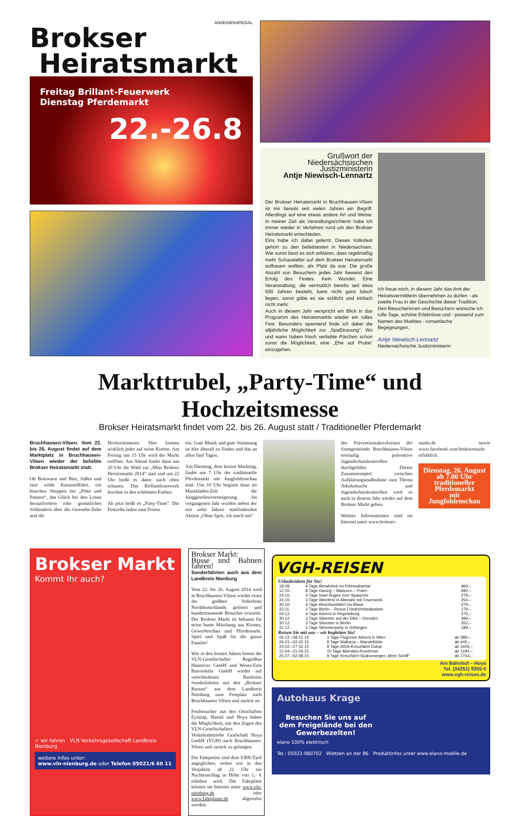ANZEIGENSPEZIAL
Brokser
Heiratsmarkt
Freitag Brillant-Feuerwerk
Dienstag Pferdemarkt
22.-26.8
Grußwort der
Niedersächsischen Justizministerin
Antje Niewisch-Lennartz
Der Brokser Heiratsmarkt in Bruchhausen-Vilsen ist mir bereits seit vielen Jahren ein Begriff. Allerdings auf eine etwas andere Art und Weise: In meiner Zeit als Verwaltungsrichterin habe ich immer wieder in Verfahren rund um den Brokser Heiratsmarkt entschieden.
Eins habe ich dabei gelernt. Dieses Volksfest gehört zu den beliebtesten in Niedersachsen. Wie sonst lässt es sich erklären, dass regelmäßig mehr Schausteller auf dem Brokser Heiratsmarkt aufbauen wollten, als Platz da war. Die große Anzahl von Besuchern jedes Jahr beweist den Erfolg des Festes. Kein Wunder. Eine Veranstaltung, die vermutlich bereits seit etwa 500 Jahren besteht, kann nicht ganz falsch liegen, sonst gäbe es sie schlicht und einfach nicht mehr.
Auch in diesem Jahr verspricht ein Blick in das Programm des Heiratsmarkts wieder ein tolles Fest. Besonders spannend finde ich dabei die alljährliche Möglichkeit zur „Spaßtrauung“. Wo und wann haben frisch verliebte Pärchen schon sonst die Möglichkeit, eine „Ehe auf Probe“ einzugehen.
Ich freue mich, in diesem Jahr das Amt der Heiratsvermittlerin übernehmen zu dürfen - als zweite Frau in der Geschichte dieser Tradition.
Den Besucherinnen und Besuchern wünsche ich tolle Tage, schöne Erlebnisse und - passend zum Namen des Marktes - romantische Begegnungen.
Antje Niewisch-Lennartz
Niedersächsische Justizministerin
Markttrubel, „Party-Time“ und Hochzeitsmesse
Brokser Heiratsmarkt findet vom 22. bis 26. August statt / Traditioneller Pferdemarkt
Bruchhausen-Vilsen. Vom 22. bis 26. August findet auf dem Marktplatz in Bruchhausen-Vilsen wieder der beliebte Brokser Heiratsmarkt statt.
Ob Bratwurst und Bier, Süßes und eine wilde Karussellfahrt, ein bisschen Shoppen bei „Pötte und Pannen“, das Glück bei den Losen herausfordern oder gemütliches Schlendern über die Gewerbe-Zelte und die
Hochzeitsmesse: Hier kommt wirklich jeder auf seine Kosten. Am Freitag um 15 Uhr wird der Markt eröffnet. Am Abend findet dann um 20 Uhr die Wahl zur „Miss Brokser Heiratsmarkt 2014“ statt und um 22 Uhr heißt es dann: nach oben schauen. Das Brillantfeuerwerk leuchtet in den schönsten Farben.
Ab jetzt heißt es „Party-Time“. Die Festzelte laden zum Feiern
ein. Gute Musik und gute Stimmung ist hier überall zu finden und das an allen fünf Tagen.
Am Dienstag, dem letzten Markttag, findet um 7 Uhr der traditionelle Pferdemarkt mit Jungfohlenschau statt. Um 10 Uhr beginnt dann im Musikladen-Zelt die Junggesellenversteigerung. Im vergangenen Jahr wurden neben der seit zehn Jahren stattfindenden Aktion „Ohne Sprit, ich mach mit“
des Präventionsaktivkreises der Samtgemeinde Bruchhausen-Vilsen erstmalig präventive Jugendschutzkontrollen durchgeführt. Dieses Zusammenspiel zwischen Aufklärungsmaßnahme zum Thema Alkoholsucht und Jugendschutzkontrollen wird es auch in diesem Jahr wieder auf dem Brokser Markt geben.
Weitere Informationen sind im Internet unter www.brokser-
markt.de sowie www.facebook.com/broksermarkt erhältlich.
Dienstag, 26. August
ab 7.00 Uhr
traditioneller Pferdemarkt
mit
Jungfohlenschau
Brokser Markt
Kommt Ihr auch?
✓ wir fahren VLN Verkehrsgesellschaft Landkreis Nienburg
weitere Infos unter:
www.vln-nienburg.de oder Telefon 05021/6 60 11
Brokser Markt:
Busse und Bahnen fahren!
Sonderfahrten auch aus dem Landkreis Nienburg
Vom 22. bis 26. August 2014 wird in Bruchhausen-Vilsen wieder eines der größten Volksfeste Norddeutschlands gefeiert und hunderttausende Besucher erwartet. Der Brokser Markt ist bekannt für seine bunte Mischung aus Kirmes, Gewerbeschau und Pferdemarkt. Spiel und Spaß für die ganze Familie!
Wie in den letzten Jahren bieten die VLN-Gesellschafter RegioBus Hannover GmbH und Weser-Ems Busverkehr GmbH wieder auf verschiedenen Buslinien Sonderfahrten mit den „Brokser Bussen“ aus dem Landkreis Nienburg zum Festplatz nach Bruchhausen-Vilsen und zurück an.
Festbesucher aus den Ortschaften Eystrup, Hassel und Hoya haben die Möglichkeit, mit den Zügen des VLN-Gesellschafters Verkehrsbetriebe Grafschaft Hoya GmbH (VGH) nach Bruchhausen-Vilsen und zurück zu gelangen.
Die Fahrpreise sind dem VBN-Tarif angeglichen, wobei wie in den Vorjahren ab 22 Uhr ein Nachtzuschlag in Höhe von 1,- € erhoben wird. Die Fahrpläne können im Internet unter www.vln-nienburg.de oder www.fahrplaner.de abgerufen werden.
VGH-REISEN
Urlaubsideen für Sie!
| 18.09. | 6 Tage Almabtrieb im Kleinwalsertal | 469,– |
| 12.10. | 8 Tage Danzig – Masuren – Polen | 690,– |
| 24.10. | 4 Tage Insel Rügen zum Sparpreis | 279,– |
| 24.10. | 3 Tage Weinfest in Altenahr mit Feuerwerk | 254,– |
| 30.10. | 4 Tage Abschlussfahrt ins Blaue | 279,– |
| 23.11. | 2 Tage Berlin – Revue Friedrichstadtpalast | 179,– |
| 04.12. | 4 Tage Advent in Regensburg | 375,– |
| 30.12. | 3 Tage Silvester auf der Elbe – Dresden | 399,– |
| 30.12. | 3 Tage Silvester in Berlin | 252,– |
| 31.12. | 2 Tage Silvesterparty in Göttingen | 199,– |
Reisen Sie mit uns – wir begleiten Sie!
| 06.12.–08.12.14 | 3 Tage Flugreise Advent in Wien | ab 389,– |
| 26.01.–02.02.15 | 8 Tage Mallorca – Mandelblüte | ab 445,– |
| 20.02.–27.02.15 | 8 Tage AIDA-Kreuzfahrt Dubai | ab 1605,– |
| 12.04.–21.04.15 | 10 Tage Marokko-Rundreise | ab 1190,– |
| 25.07.–02.08.15 | 9 Tage Kreuzfahrt Südnorwegen „Mein Schiff“ | ab 1743,– |
Am Bahnhof – Hoya
Tel. (04251) 9355-0
www.vgh-reisen.de
Autohaus Krage
Besuchen Sie uns auf dem Freigelände bei den Gewerbezelten!
elano 100% elektrisch
Tel.: 05022-980702 Wietzen an der B6 Produktinfos unter www.elano-mobile.de